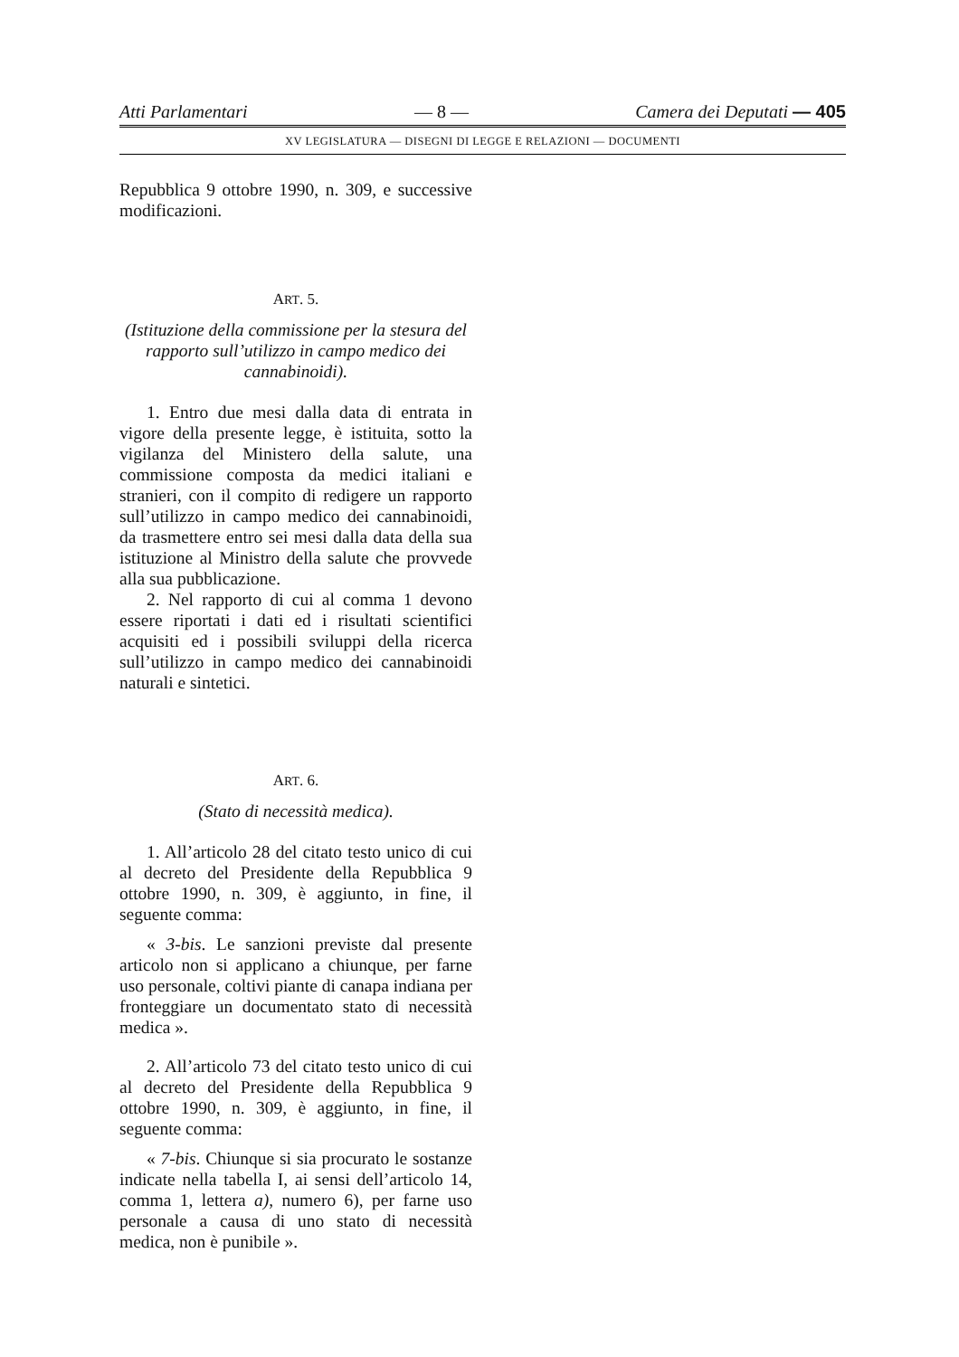Atti Parlamentari — 8 — Camera dei Deputati — 405
XV LEGISLATURA — DISEGNI DI LEGGE E RELAZIONI — DOCUMENTI
Repubblica 9 ottobre 1990, n. 309, e successive modificazioni.
ART. 5.
(Istituzione della commissione per la stesura del rapporto sull’utilizzo in campo medico dei cannabinoidi).
1. Entro due mesi dalla data di entrata in vigore della presente legge, è istituita, sotto la vigilanza del Ministero della salute, una commissione composta da medici italiani e stranieri, con il compito di redigere un rapporto sull’utilizzo in campo medico dei cannabinoidi, da trasmettere entro sei mesi dalla data della sua istituzione al Ministro della salute che provvede alla sua pubblicazione.
2. Nel rapporto di cui al comma 1 devono essere riportati i dati ed i risultati scientifici acquisiti ed i possibili sviluppi della ricerca sull’utilizzo in campo medico dei cannabinoidi naturali e sintetici.
ART. 6.
(Stato di necessità medica).
1. All’articolo 28 del citato testo unico di cui al decreto del Presidente della Repubblica 9 ottobre 1990, n. 309, è aggiunto, in fine, il seguente comma:
« 3-bis. Le sanzioni previste dal presente articolo non si applicano a chiunque, per farne uso personale, coltivi piante di canapa indiana per fronteggiare un documentato stato di necessità medica ».
2. All’articolo 73 del citato testo unico di cui al decreto del Presidente della Repubblica 9 ottobre 1990, n. 309, è aggiunto, in fine, il seguente comma:
« 7-bis. Chiunque si sia procurato le sostanze indicate nella tabella I, ai sensi dell’articolo 14, comma 1, lettera a), numero 6), per farne uso personale a causa di uno stato di necessità medica, non è punibile ».